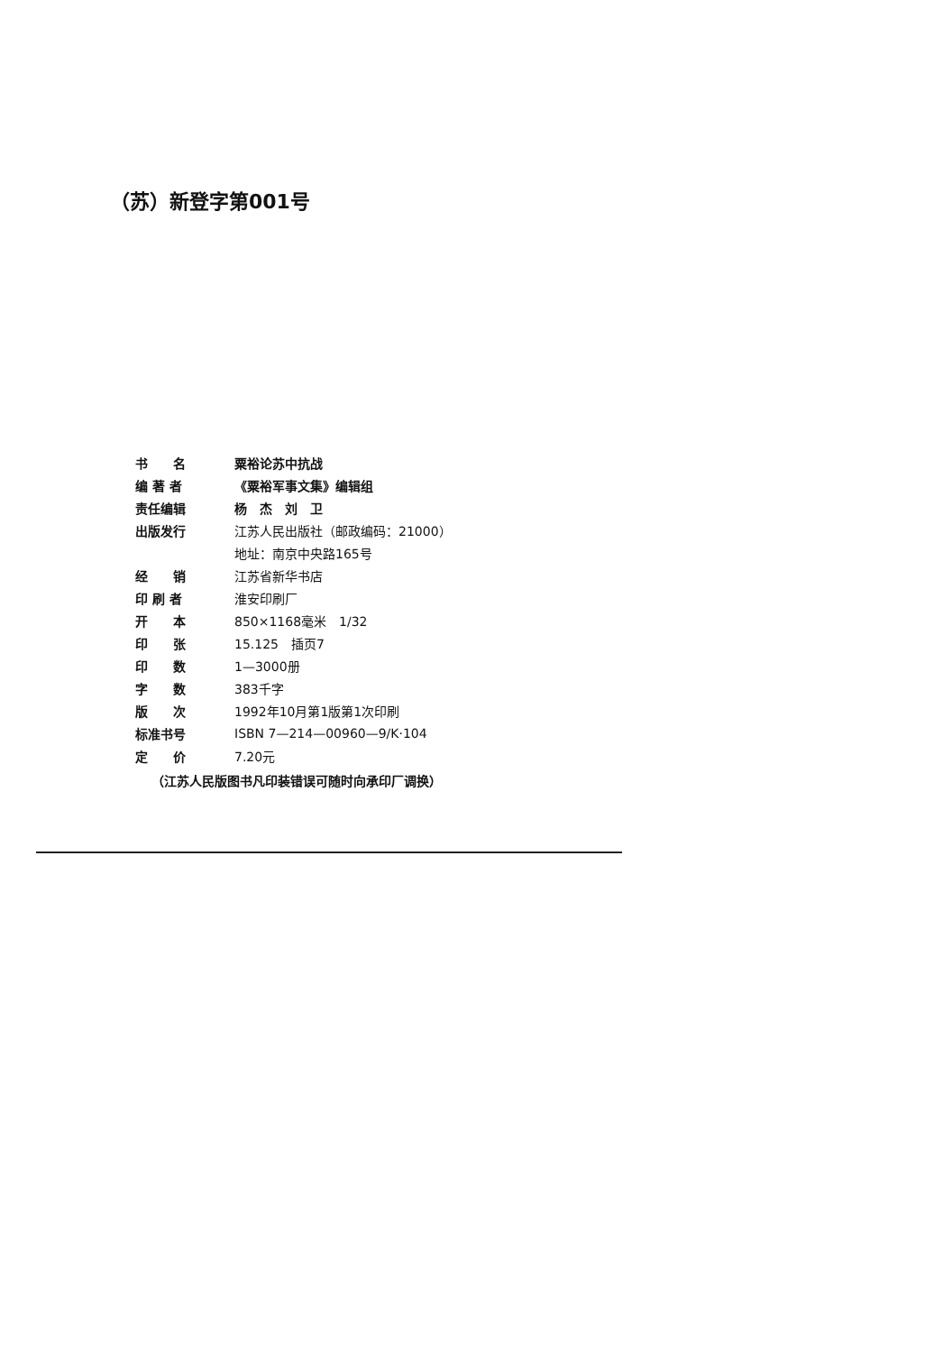（苏）新登字第001号
| 书 名 | 粟裕论苏中抗战 |
| 编 著 者 | 《粟裕军事文集》编辑组 |
| 责任编辑 | 杨 杰 刘 卫 |
| 出版发行 | 江苏人民出版社（邮政编码：21000） |
| | 地址：南京中央路165号 |
| 经 销 | 江苏省新华书店 |
| 印 刷 者 | 淮安印刷厂 |
| 开 本 | 850×1168毫米 1/32 |
| 印 张 | 15.125 插页7 |
| 印 数 | 1—3000册 |
| 字 数 | 383千字 |
| 版 次 | 1992年10月第1版第1次印刷 |
| 标准书号 | ISBN 7—214—00960—9/K·104 |
| 定 价 | 7.20元 |
（江苏人民版图书凡印装错误可随时向承印厂调换）